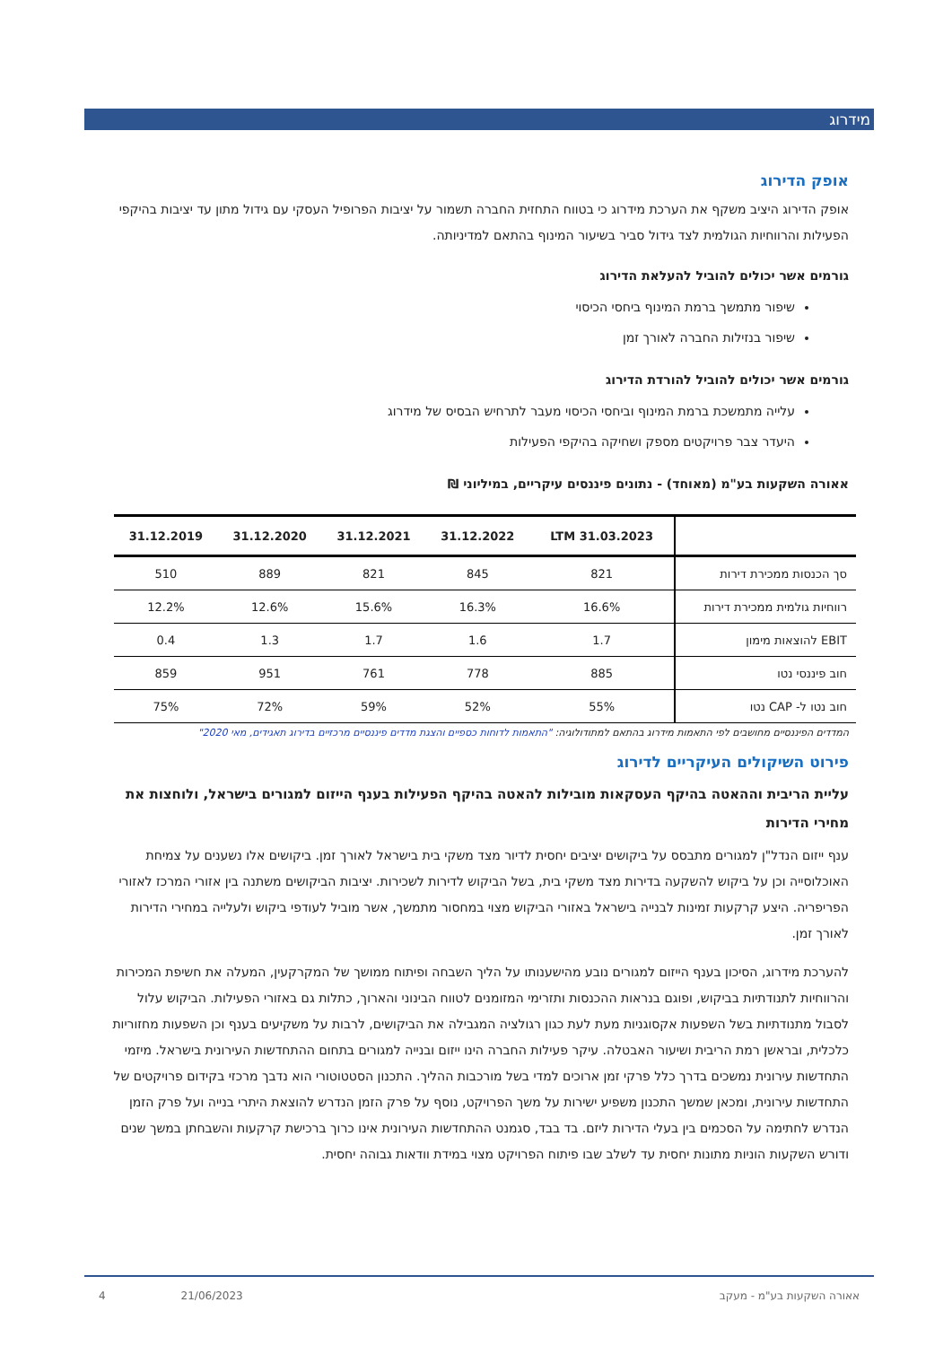מידרוג
אופק הדירוג
אופק הדירוג היציב משקף את הערכת מידרוג כי בטווח התחזית החברה תשמור על יציבות הפרופיל העסקי עם גידול מתון עד יציבות בהיקפי הפעילות והרווחיות הגולמית לצד גידול סביר בשיעור המינוף בהתאם למדיניותה.
גורמים אשר יכולים להוביל להעלאת הדירוג
שיפור מתמשך ברמת המינוף ביחסי הכיסוי
שיפור בנזילות החברה לאורך זמן
גורמים אשר יכולים להוביל להורדת הדירוג
עלייה מתמשכת ברמת המינוף וביחסי הכיסוי מעבר לתרחיש הבסיס של מידרוג
היעדר צבר פרויקטים מספק ושחיקה בהיקפי הפעילות
אאורה השקעות בע"מ (מאוחד) - נתונים פיננסים עיקריים, במיליוני ₪
| | 31.03.2023 LTM | 31.12.2022 | 31.12.2021 | 31.12.2020 | 31.12.2019 |
| --- | --- | --- | --- | --- | --- |
| סך הכנסות ממכירת דירות | 821 | 845 | 821 | 889 | 510 |
| רווחיות גולמית ממכירת דירות | 16.6% | 16.3% | 15.6% | 12.6% | 12.2% |
| EBIT להוצאות מימון | 1.7 | 1.6 | 1.7 | 1.3 | 0.4 |
| חוב פיננסי נטו | 885 | 778 | 761 | 951 | 859 |
| חוב נטו ל- CAP נטו | 55% | 52% | 59% | 72% | 75% |
המדדים הפיננסיים מחושבים לפי התאמות מידרוג בהתאם למתודולוגיה: "התאמות לדוחות כספיים והצגת מדדים פיננסיים מרכזיים בדירוג תאגידים, מאי 2020"
פירוט השיקולים העיקריים לדירוג
עליית הריבית וההאטה בהיקף העסקאות מובילות להאטה בהיקף הפעילות בענף הייזום למגורים בישראל, ולוחצות את מחירי הדירות
ענף ייזום הנדל"ן למגורים מתבסס על ביקושים יציבים יחסית לדיור מצד משקי בית בישראל לאורך זמן. ביקושים אלו נשענים על צמיחת האוכלוסייה וכן על ביקוש להשקעה בדירות מצד משקי בית, בשל הביקוש לדירות לשכירות. יציבות הביקושים משתנה בין אזורי המרכז לאזורי הפריפריה. היצע קרקעות זמינות לבנייה בישראל באזורי הביקוש מצוי במחסור מתמשך, אשר מוביל לעודפי ביקוש ולעלייה במחירי הדירות לאורך זמן.
להערכת מידרוג, הסיכון בענף הייזום למגורים נובע מהישענותו על הליך השבחה ופיתוח ממושך של המקרקעין, המעלה את חשיפת המכירות והרווחיות לתנודתיות בביקוש, ופוגם בנראות ההכנסות ותזרימי המזומנים לטווח הבינוני והארוך, כתלות גם באזורי הפעילות. הביקוש עלול לסבול מתנודתיות בשל השפעות אקסוגניות מעת לעת כגון רגולציה המגבילה את הביקושים, לרבות על משקיעים בענף וכן השפעות מחזוריות כלכלית, ובראשן רמת הריבית ושיעור האבטלה. עיקר פעילות החברה הינו ייזום ובנייה למגורים בתחום ההתחדשות העירונית בישראל. מיזמי התחדשות עירונית נמשכים בדרך כלל פרקי זמן ארוכים למדי בשל מורכבות ההליך. התכנון הסטטוטורי הוא נדבך מרכזי בקידום פרויקטים של התחדשות עירונית, ומכאן שמשך התכנון משפיע ישירות על משך הפרויקט, נוסף על פרק הזמן הנדרש להוצאת היתרי בנייה ועל פרק הזמן הנדרש לחתימה על הסכמים בין בעלי הדירות ליזם. בד בבד, סגמנט ההתחדשות העירונית אינו כרוך ברכישת קרקעות והשבחתן במשך שנים ודורש השקעות הוניות מתונות יחסית עד לשלב שבו פיתוח הפרויקט מצוי במידת וודאות גבוהה יחסית.
אאורה השקעות בע"מ - מעקב 21/06/2023 4